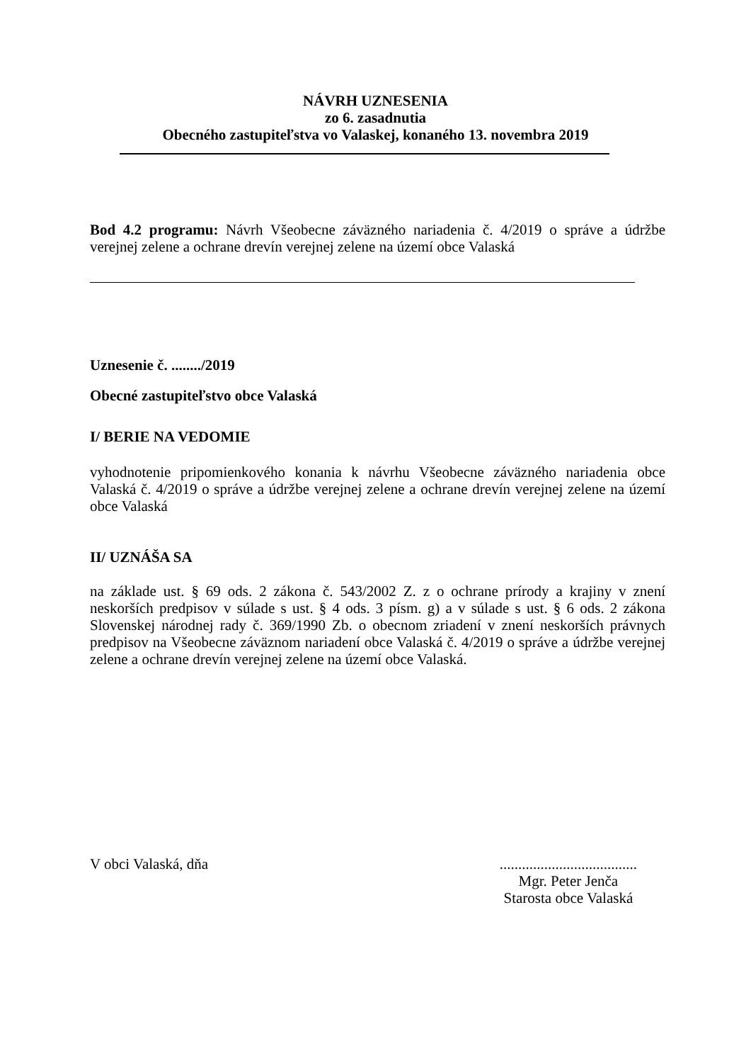NÁVRH UZNESENIA
zo 6. zasadnutia
Obecného zastupiteľstva vo Valaskej, konaného 13. novembra 2019
Bod 4.2 programu: Návrh Všeobecne záväzného nariadenia č. 4/2019 o správe a údržbe verejnej zelene a ochrane drevín verejnej zelene na území obce Valaská
Uznesenie č. ......../2019
Obecné zastupiteľstvo obce Valaská
I/ BERIE NA VEDOMIE
vyhodnotenie pripomienkového konania k návrhu Všeobecne záväzného nariadenia obce Valaská č. 4/2019 o správe a údržbe verejnej zelene a ochrane drevín verejnej zelene na území obce Valaská
II/ UZNÁŠA SA
na základe ust. § 69 ods. 2 zákona č. 543/2002 Z. z o ochrane prírody a krajiny v znení neskorších predpisov v súlade s ust. § 4 ods. 3 písm. g) a v súlade s ust. § 6 ods. 2 zákona Slovenskej národnej rady č. 369/1990 Zb. o obecnom zriadení v znení neskorších právnych predpisov na Všeobecne záväznom nariadení obce Valaská č. 4/2019 o správe a údržbe verejnej zelene a ochrane drevín verejnej zelene na území obce Valaská.
V obci Valaská, dňa .....................................
Mgr. Peter Jenča
Starosta obce Valaská